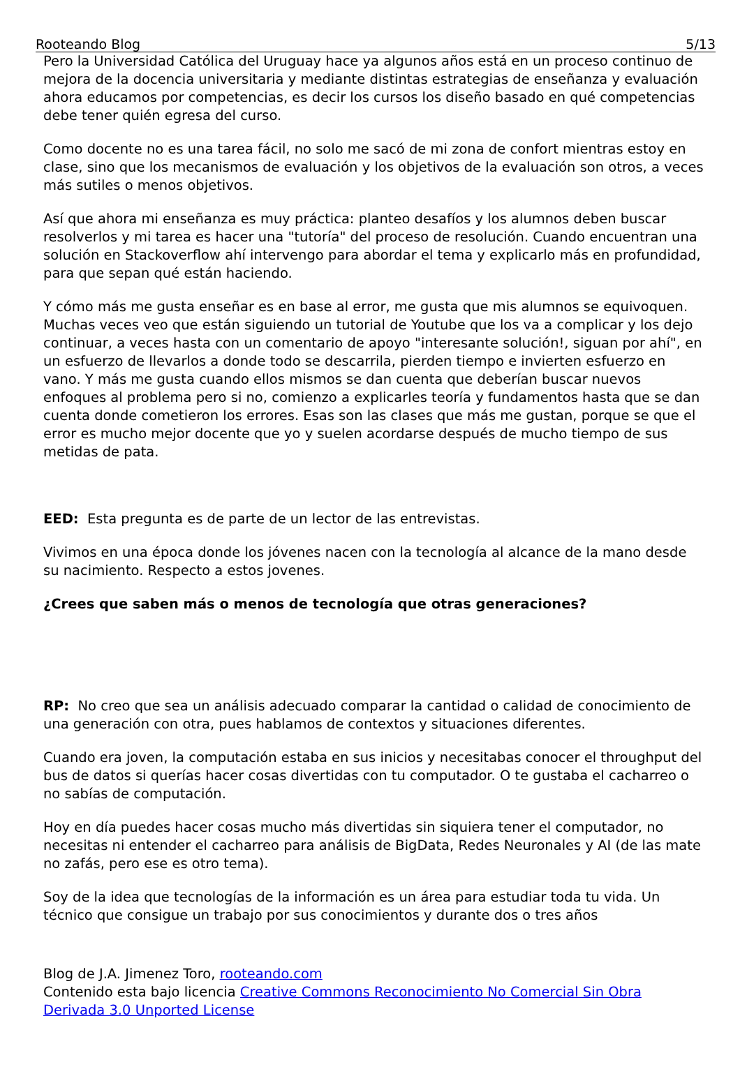Rooteando Blog 5/13
Pero la Universidad Católica del Uruguay hace ya algunos años está en un proceso continuo de mejora de la docencia universitaria y mediante distintas estrategias de enseñanza y evaluación ahora educamos por competencias, es decir los cursos los diseño basado en qué competencias debe tener quién egresa del curso.
Como docente no es una tarea fácil, no solo me sacó de mi zona de confort mientras estoy en clase, sino que los mecanismos de evaluación y los objetivos de la evaluación son otros, a veces más sutiles o menos objetivos.
Así que ahora mi enseñanza es muy práctica: planteo desafíos y los alumnos deben buscar resolverlos y mi tarea es hacer una "tutoría" del proceso de resolución. Cuando encuentran una solución en Stackoverflow ahí intervengo para abordar el tema y explicarlo más en profundidad, para que sepan qué están haciendo.
Y cómo más me gusta enseñar es en base al error, me gusta que mis alumnos se equivoquen. Muchas veces veo que están siguiendo un tutorial de Youtube que los va a complicar y los dejo continuar, a veces hasta con un comentario de apoyo "interesante solución!, siguan por ahí", en un esfuerzo de llevarlos a donde todo se descarrila, pierden tiempo e invierten esfuerzo en vano. Y más me gusta cuando ellos mismos se dan cuenta que deberían buscar nuevos enfoques al problema pero si no, comienzo a explicarles teoría y fundamentos hasta que se dan cuenta donde cometieron los errores. Esas son las clases que más me gustan, porque se que el error es mucho mejor docente que yo y suelen acordarse después de mucho tiempo de sus metidas de pata.
EED: Esta pregunta es de parte de un lector de las entrevistas.
Vivimos en una época donde los jóvenes nacen con la tecnología al alcance de la mano desde su nacimiento. Respecto a estos jovenes.
¿Crees que saben más o menos de tecnología que otras generaciones?
RP: No creo que sea un análisis adecuado comparar la cantidad o calidad de conocimiento de una generación con otra, pues hablamos de contextos y situaciones diferentes.
Cuando era joven, la computación estaba en sus inicios y necesitabas conocer el throughput del bus de datos si querías hacer cosas divertidas con tu computador. O te gustaba el cacharreo o no sabías de computación.
Hoy en día puedes hacer cosas mucho más divertidas sin siquiera tener el computador, no necesitas ni entender el cacharreo para análisis de BigData, Redes Neuronales y AI (de las mate no zafás, pero ese es otro tema).
Soy de la idea que tecnologías de la información es un área para estudiar toda tu vida. Un técnico que consigue un trabajo por sus conocimientos y durante dos o tres años
Blog de J.A. Jimenez Toro, rooteando.com
Contenido esta bajo licencia Creative Commons Reconocimiento No Comercial Sin Obra Derivada 3.0 Unported License